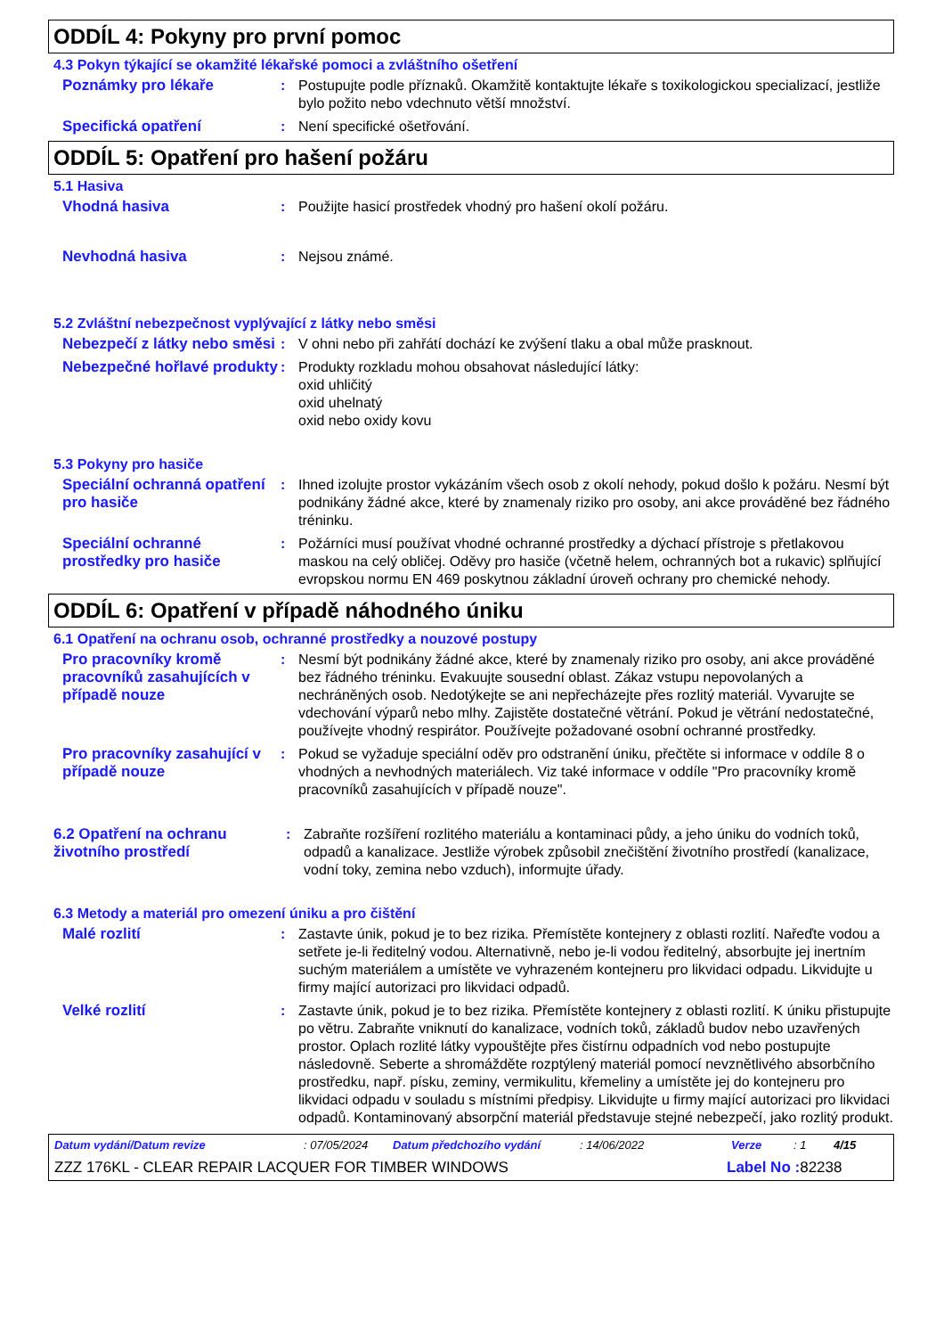ODDÍL 4: Pokyny pro první pomoc
4.3 Pokyn týkající se okamžité lékařské pomoci a zvláštního ošetření
Poznámky pro lékaře : Postupujte podle příznaků. Okamžitě kontaktujte lékaře s toxikologickou specializací, jestliže bylo požito nebo vdechnuto větší množství.
Specifická opatření : Není specifické ošetřování.
ODDÍL 5: Opatření pro hašení požáru
5.1 Hasiva
Vhodná hasiva : Použijte hasicí prostředek vhodný pro hašení okolí požáru.
Nevhodná hasiva : Nejsou známé.
5.2 Zvláštní nebezpečnost vyplývající z látky nebo směsi
Nebezpečí z látky nebo směsi
: V ohni nebo při zahřátí dochází ke zvýšení tlaku a obal může prasknout.
Nebezpečné hořlavé produkty
: Produkty rozkladu mohou obsahovat následující látky:
oxid uhličitý
oxid uhelnatý
oxid nebo oxidy kovu
5.3 Pokyny pro hasiče
Speciální ochranná opatření pro hasiče
: Ihned izolujte prostor vykázáním všech osob z okolí nehody, pokud došlo k požáru. Nesmí být podnikány žádné akce, které by znamenaly riziko pro osoby, ani akce prováděné bez řádného tréninku.
Speciální ochranné prostředky pro hasiče
: Požárníci musí používat vhodné ochranné prostředky a dýchací přístroje s přetlakovou maskou na celý obličej. Oděvy pro hasiče (včetně helem, ochranných bot a rukavic) splňující evropskou normu EN 469 poskytnou základní úroveň ochrany pro chemické nehody.
ODDÍL 6: Opatření v případě náhodného úniku
6.1 Opatření na ochranu osob, ochranné prostředky a nouzové postupy
Pro pracovníky kromě pracovníků zasahujících v případě nouze
: Nesmí být podnikány žádné akce, které by znamenaly riziko pro osoby, ani akce prováděné bez řádného tréninku. Evakuujte sousední oblast. Zákaz vstupu nepovolaných a nechráněných osob. Nedotýkejte se ani nepřecházejte přes rozlitý materiál. Vyvarujte se vdechování výparů nebo mlhy. Zajistěte dostatečné větrání. Pokud je větrání nedostatečné, používejte vhodný respirátor. Používejte požadované osobní ochranné prostředky.
Pro pracovníky zasahující v případě nouze
: Pokud se vyžaduje speciální oděv pro odstranění úniku, přečtěte si informace v oddíle 8 o vhodných a nevhodných materiálech. Viz také informace v oddíle "Pro pracovníky kromě pracovníků zasahujících v případě nouze".
6.2 Opatření na ochranu životního prostředí
: Zabraňte rozšíření rozlitého materiálu a kontaminaci půdy, a jeho úniku do vodních toků, odpadů a kanalizace. Jestliže výrobek způsobil znečištění životního prostředí (kanalizace, vodní toky, zemina nebo vzduch), informujte úřady.
6.3 Metody a materiál pro omezení úniku a pro čištění
Malé rozlití : Zastavte únik, pokud je to bez rizika. Přemístěte kontejnery z oblasti rozlití. Nařeďte vodou a setřete je-li ředitelný vodou. Alternativně, nebo je-li vodou ředitelný, absorbujte jej inertním suchým materiálem a umístěte ve vyhrazeném kontejneru pro likvidaci odpadu. Likvidujte u firmy mající autorizaci pro likvidaci odpadů.
Velké rozlití : Zastavte únik, pokud je to bez rizika. Přemístěte kontejnery z oblasti rozlití. K úniku přistupujte po větru. Zabraňte vniknutí do kanalizace, vodních toků, základů budov nebo uzavřených prostor. Oplach rozlité látky vypouštějte přes čistírnu odpadních vod nebo postupujte následovně. Seberte a shromážděte rozptýlený materiál pomocí nevznětlivého absorbčního prostředku, např. písku, zeminy, vermikulitu, křemeliny a umístěte jej do kontejneru pro likvidaci odpadu v souladu s místními předpisy. Likvidujte u firmy mající autorizaci pro likvidaci odpadů. Kontaminovaný absorpční materiál představuje stejné nebezpečí, jako rozlitý produkt.
Datum vydání/Datum revize: 07/05/2024 Datum předchozího vydání: 14/06/2022 Verze: 1 4/15
ZZZ 176KL - CLEAR REPAIR LACQUER FOR TIMBER WINDOWS Label No : 82238